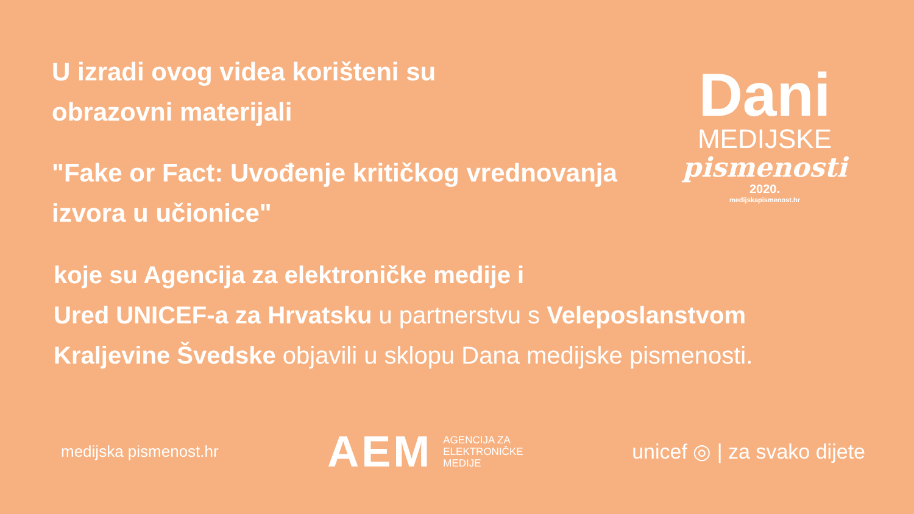U izradi ovog videa korišteni su
obrazovni materijali
"Fake or Fact: Uvođenje kritičkog vrednovanja
izvora u učionice"
Dani
MEDIJSKE
pismenosti
2020.
medijskapismenost.hr
koje su Agencija za elektroničke medije i
Ured UNICEF-a za Hrvatsku u partnerstvu s Veleposlanstvom
Kraljevine Švedske objavili u sklopu Dana medijske pismenosti.
medijska pismenost.hr
AEM AGENCIJA ZA
ELEKTRONIČKE
MEDIJE
unicef ◎ | za svako dijete